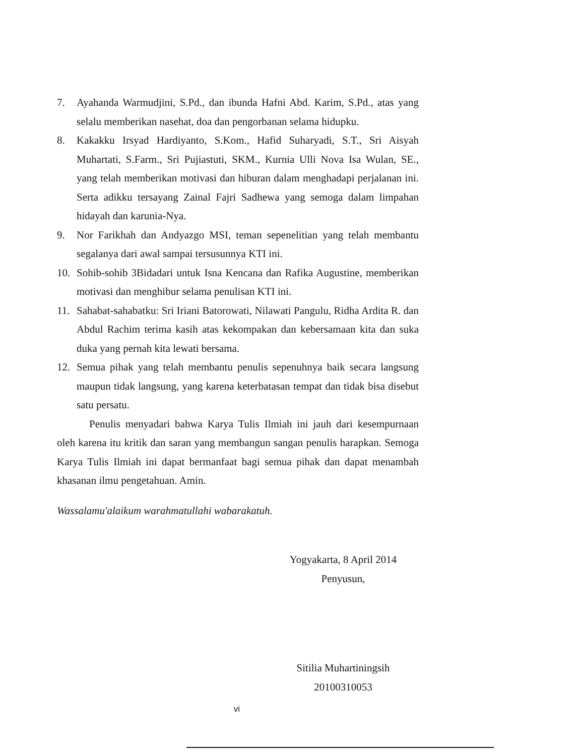7. Ayahanda Warmudjini, S.Pd., dan ibunda Hafni Abd. Karim, S.Pd., atas yang selalu memberikan nasehat, doa dan pengorbanan selama hidupku.
8. Kakakku Irsyad Hardiyanto, S.Kom., Hafid Suharyadi, S.T., Sri Aisyah Muhartati, S.Farm., Sri Pujiastuti, SKM., Kurnia Ulli Nova Isa Wulan, SE., yang telah memberikan motivasi dan hiburan dalam menghadapi perjalanan ini. Serta adikku tersayang Zainal Fajri Sadhewa yang semoga dalam limpahan hidayah dan karunia-Nya.
9. Nor Farikhah dan Andyazgo MSI, teman sepenelitian yang telah membantu segalanya dari awal sampai tersusunnya KTI ini.
10. Sohib-sohib 3Bidadari untuk Isna Kencana dan Rafika Augustine, memberikan motivasi dan menghibur selama penulisan KTI ini.
11. Sahabat-sahabatku: Sri Iriani Batorowati, Nilawati Pangulu, Ridha Ardita R. dan Abdul Rachim terima kasih atas kekompakan dan kebersamaan kita dan suka duka yang pernah kita lewati bersama.
12. Semua pihak yang telah membantu penulis sepenuhnya baik secara langsung maupun tidak langsung, yang karena keterbatasan tempat dan tidak bisa disebut satu persatu.
Penulis menyadari bahwa Karya Tulis Ilmiah ini jauh dari kesempurnaan oleh karena itu kritik dan saran yang membangun sangan penulis harapkan. Semoga Karya Tulis Ilmiah ini dapat bermanfaat bagi semua pihak dan dapat menambah khasanan ilmu pengetahuan. Amin.
Wassalamu'alaikum warahmatullahi wabarakatuh.
Yogyakarta, 8 April 2014
Penyusun,
Sitilia Muhartiningsih
20100310053
vi